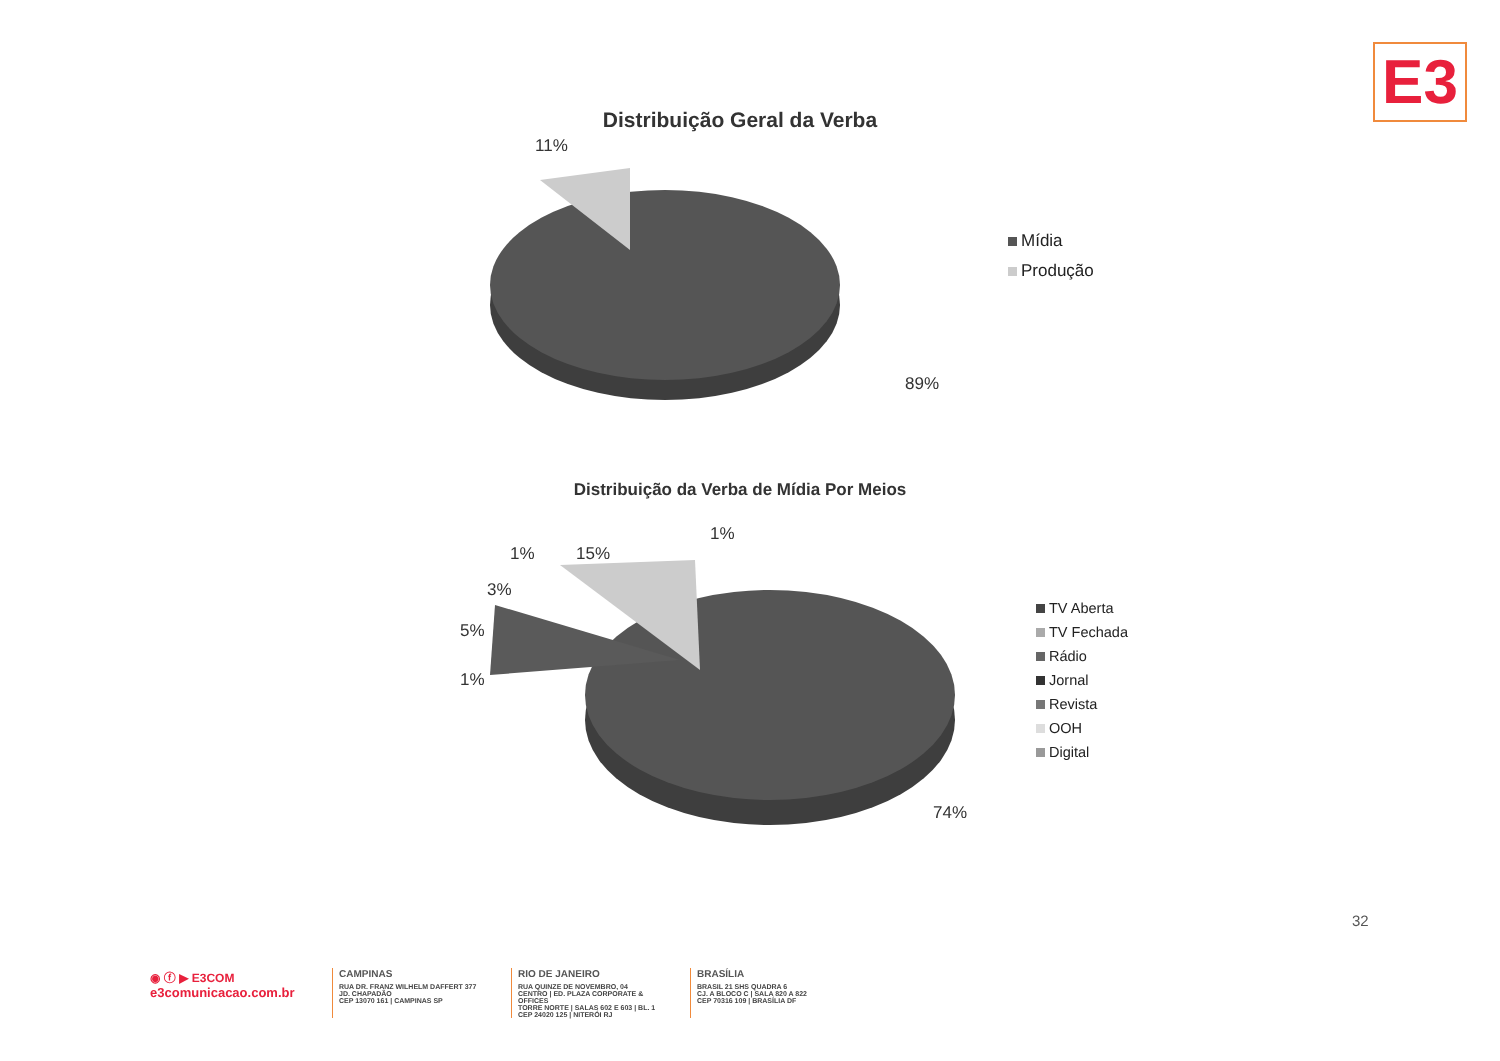E3
Distribuição Geral da Verba
11%
89%
Mídia
Produção
Distribuição da Verba de Mídia Por Meios
1% 15%
1%
3%
5%
1%
74%
TV Aberta
TV Fechada
Rádio
Jornal
Revista
OOH
Digital
32
◉ ⓕ ▶ E3COM
e3comunicacao.com.br
CAMPINAS
RUA DR. FRANZ WILHELM DAFFERT 377
JD. CHAPADÃO
CEP 13070 161 | CAMPINAS SP
RIO DE JANEIRO
RUA QUINZE DE NOVEMBRO, 04
CENTRO | ED. PLAZA CORPORATE & OFFICES
TORRE NORTE | SALAS 602 E 603 | BL. 1
CEP 24020 125 | NITERÓI RJ
BRASÍLIA
BRASIL 21 SHS QUADRA 6
CJ. A BLOCO C | SALA 820 A 822
CEP 70316 109 | BRASÍLIA DF